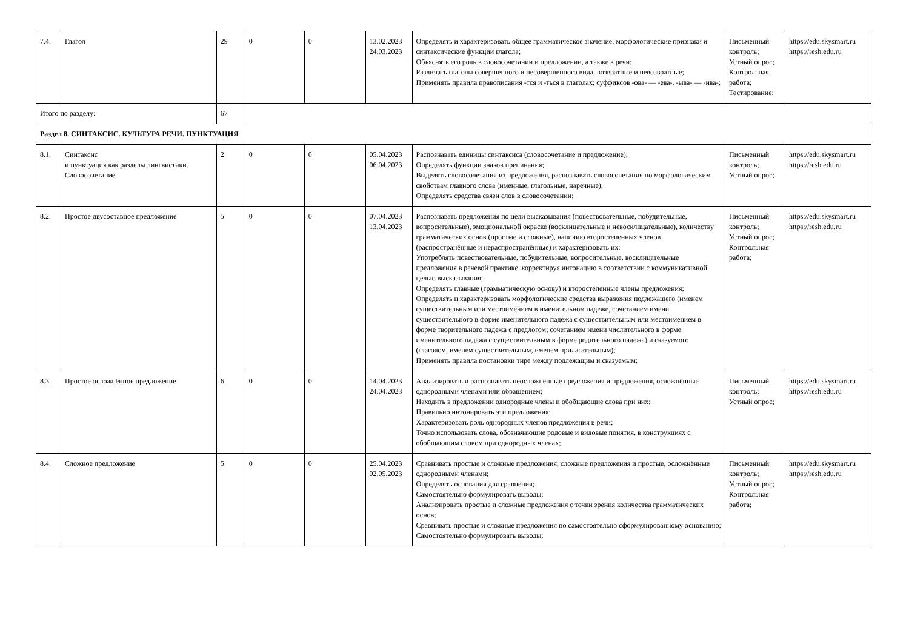| 7.4. | Глагол | 29 | 0 | 0 | 13.02.2023 24.03.2023 | Определять и характеризовать общее грамматическое значение, морфологические признаки и синтаксические функции глагола; Объяснять его роль в словосочетании и предложении, а также в речи; Различать глаголы совершенного и несовершенного вида, возвратные и невозвратные; Применять правила правописания -тся и -ться в глаголах; суффиксов -ова- — -ева-, -ыва- — -ива-; | Письменный контроль; Устный опрос; Контрольная работа; Тестирование; | https://edu.skysmart.ru https://resh.edu.ru |
| Итого по разделу: | | 67 | | | | | | |
| Раздел 8. СИНТАКСИС. КУЛЬТУРА РЕЧИ. ПУНКТУАЦИЯ | | | | | | | | |
| 8.1. | Синтаксис и пунктуация как разделы лингвистики. Словосочетание | 2 | 0 | 0 | 05.04.2023 06.04.2023 | Распознавать единицы синтаксиса (словосочетание и предложение); Определять функции знаков препинания; Выделять словосочетания из предложения, распознавать словосочетания по морфологическим свойствам главного слова (именные, глагольные, наречные); Определять средства связи слов в словосочетании; | Письменный контроль; Устный опрос; | https://edu.skysmart.ru https://resh.edu.ru |
| 8.2. | Простое двусоставное предложение | 5 | 0 | 0 | 07.04.2023 13.04.2023 | Распознавать предложения по цели высказывания (повествовательные, побудительные, вопросительные), эмоциональной окраске (восклицательные и невосклицательные), количеству грамматических основ (простые и сложные), наличию второстепенных членов (распространённые и нераспространённые) и характеризовать их; Употреблять повествовательные, побудительные, вопросительные, восклицательные предложения в речевой практике, корректируя интонацию в соответствии с коммуникативной целью высказывания; Определять главные (грамматическую основу) и второстепенные члены предложения; Определять и характеризовать морфологические средства выражения подлежащего (именем существительным или местоимением в именительном падеже, сочетанием имени существительного в форме именительного падежа с существительным или местоимением в форме творительного падежа с предлогом; сочетанием имени числительного в форме именительного падежа с существительным в форме родительного падежа) и сказуемого (глаголом, именем существительным, именем прилагательным); Применять правила постановки тире между подлежащим и сказуемым; | Письменный контроль; Устный опрос; Контрольная работа; | https://edu.skysmart.ru https://resh.edu.ru |
| 8.3. | Простое осложнённое предложение | 6 | 0 | 0 | 14.04.2023 24.04.2023 | Анализировать и распознавать неосложнённые предложения и предложения, осложнённые однородными членами или обращением; Находить в предложении однородные члены и обобщающие слова при них; Правильно интонировать эти предложения; Характеризовать роль однородных членов предложения в речи; Точно использовать слова, обозначающие родовые и видовые понятия, в конструкциях с обобщающим словом при однородных членах; | Письменный контроль; Устный опрос; | https://edu.skysmart.ru https://resh.edu.ru |
| 8.4. | Сложное предложение | 5 | 0 | 0 | 25.04.2023 02.05.2023 | Сравнивать простые и сложные предложения, сложные предложения и простые, осложнённые однородными членами; Определять основания для сравнения; Самостоятельно формулировать выводы; Анализировать простые и сложные предложения с точки зрения количества грамматических основ; Сравнивать простые и сложные предложения по самостоятельно сформулированному основанию; Самостоятельно формулировать выводы; | Письменный контроль; Устный опрос; Контрольная работа; | https://edu.skysmart.ru https://resh.edu.ru |